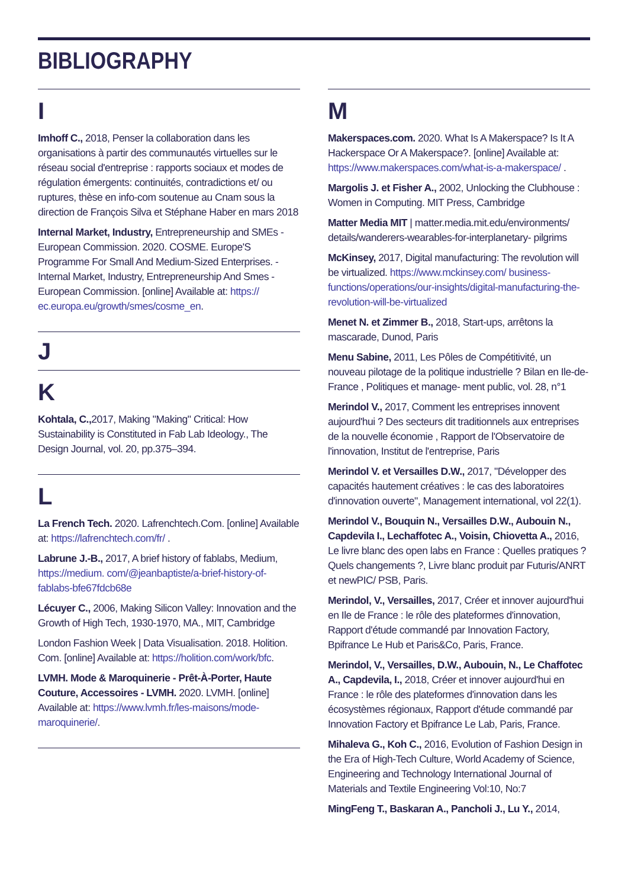BIBLIOGRAPHY
I
Imhoff C., 2018, Penser la collaboration dans les organisations à partir des communautés virtuelles sur le réseau social d'entreprise : rapports sociaux et modes de régulation émergents: continuités, contradictions et/ ou ruptures, thèse en info-com soutenue au Cnam sous la direction de François Silva et Stéphane Haber en mars 2018
Internal Market, Industry, Entrepreneurship and SMEs - European Commission. 2020. COSME. Europe'S Programme For Small And Medium-Sized Enterprises. - Internal Market, Industry, Entrepreneurship And Smes - European Commission. [online] Available at: https:// ec.europa.eu/growth/smes/cosme_en.
J
K
Kohtala, C., 2017, Making "Making" Critical: How Sustainability is Constituted in Fab Lab Ideology., The Design Journal, vol. 20, pp.375–394.
L
La French Tech. 2020. Lafrenchtech.Com. [online] Available at: https://lafrenchtech.com/fr/ .
Labrune J.-B., 2017, A brief history of fablabs, Medium, https://medium. com/@jeanbaptiste/a-brief-history-of-fablabs-bfe67fdcb68e
Lécuyer C., 2006, Making Silicon Valley: Innovation and the Growth of High Tech, 1930-1970, MA., MIT, Cambridge
London Fashion Week | Data Visualisation. 2018. Holition. Com. [online] Available at: https://holition.com/work/bfc.
LVMH. Mode & Maroquinerie - Prêt-À-Porter, Haute Couture, Accessoires - LVMH. 2020. LVMH. [online] Available at: https://www.lvmh.fr/les-maisons/mode-maroquinerie/.
M
Makerspaces.com. 2020. What Is A Makerspace? Is It A Hackerspace Or A Makerspace?. [online] Available at: https://www.makerspaces.com/what-is-a-makerspace/ .
Margolis J. et Fisher A., 2002, Unlocking the Clubhouse : Women in Computing. MIT Press, Cambridge
Matter Media MIT | matter.media.mit.edu/environments/ details/wanderers-wearables-for-interplanetary- pilgrims
McKinsey, 2017, Digital manufacturing: The revolution will be virtualized. https://www.mckinsey.com/ business-functions/operations/our-insights/digital-manufacturing-the-revolution-will-be-virtualized
Menet N. et Zimmer B., 2018, Start-ups, arrêtons la mascarade, Dunod, Paris
Menu Sabine, 2011, Les Pôles de Compétitivité, un nouveau pilotage de la politique industrielle ? Bilan en Ile-de-France , Politiques et manage- ment public, vol. 28, n°1
Merindol V., 2017, Comment les entreprises innovent aujourd'hui ? Des secteurs dit traditionnels aux entreprises de la nouvelle économie , Rapport de l'Observatoire de l'innovation, Institut de l'entreprise, Paris
Merindol V. et Versailles D.W., 2017, "Développer des capacités hautement créatives : le cas des laboratoires d'innovation ouverte", Management international, vol 22(1).
Merindol V., Bouquin N., Versailles D.W., Aubouin N., Capdevila I., Lechaffotec A., Voisin, Chiovetta A., 2016, Le livre blanc des open labs en France : Quelles pratiques ? Quels changements ?, Livre blanc produit par Futuris/ANRT et newPIC/ PSB, Paris.
Merindol, V., Versailles, 2017, Créer et innover aujourd'hui en Ile de France : le rôle des plateformes d'innovation, Rapport d'étude commandé par Innovation Factory, Bpifrance Le Hub et Paris&Co, Paris, France.
Merindol, V., Versailles, D.W., Aubouin, N., Le Chaffotec A., Capdevila, I., 2018, Créer et innover aujourd'hui en France : le rôle des plateformes d'innovation dans les écosystèmes régionaux, Rapport d'étude commandé par Innovation Factory et Bpifrance Le Lab, Paris, France.
Mihaleva G., Koh C., 2016, Evolution of Fashion Design in the Era of High-Tech Culture, World Academy of Science, Engineering and Technology International Journal of Materials and Textile Engineering Vol:10, No:7
MingFeng T., Baskaran A., Pancholi J., Lu Y., 2014,